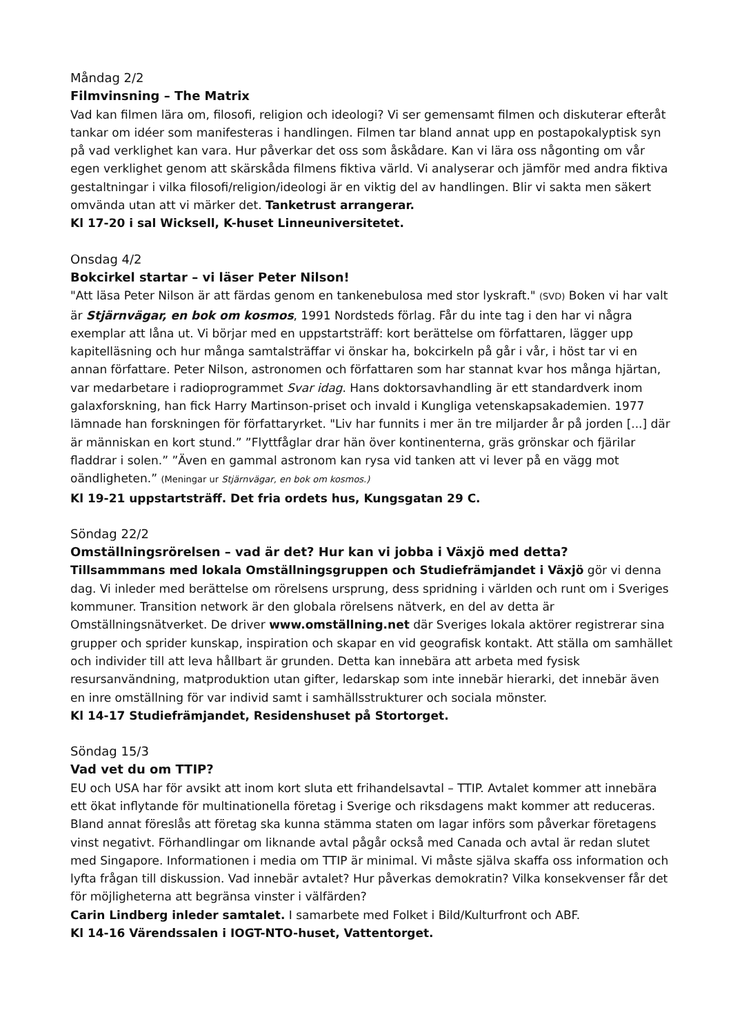Måndag 2/2
Filmvinsning – The Matrix
Vad kan filmen lära om, filosofi, religion och ideologi? Vi ser gemensamt filmen och diskuterar efteråt tankar om idéer som manifesteras i handlingen. Filmen tar bland annat upp en postapokalyptisk syn på vad verklighet kan vara. Hur påverkar det oss som åskådare. Kan vi lära oss någonting om vår egen verklighet genom att skärskåda filmens fiktiva värld. Vi analyserar och jämför med andra fiktiva gestaltningar i vilka filosofi/religion/ideologi är en viktig del av handlingen. Blir vi sakta men säkert omvända utan att vi märker det. Tanketrust arrangerar.
Kl 17-20 i sal Wicksell, K-huset Linneuniversitetet.
Onsdag 4/2
Bokcirkel startar – vi läser Peter Nilson!
"Att läsa Peter Nilson är att färdas genom en tankenebulosa med stor lyskraft." (SVD) Boken vi har valt är Stjärnvägar, en bok om kosmos, 1991 Nordsteds förlag. Får du inte tag i den har vi några exemplar att låna ut. Vi börjar med en uppstartsträff: kort berättelse om författaren, lägger upp kapitelläsning och hur många samtalsträffar vi önskar ha, bokcirkeln på går i vår, i höst tar vi en annan författare. Peter Nilson, astronomen och författaren som har stannat kvar hos många hjärtan, var medarbetare i radioprogrammet Svar idag. Hans doktorsavhandling är ett standardverk inom galaxforskning, han fick Harry Martinson-priset och invald i Kungliga vetenskapsakademien. 1977 lämnade han forskningen för författaryrket. "Liv har funnits i mer än tre miljarder år på jorden [...] där är människan en kort stund.” ”Flyttfåglar drar hän över kontinenterna, gräs grönskar och fjärilar fladdrar i solen.” ”Även en gammal astronom kan rysa vid tanken att vi lever på en vägg mot oändligheten.” (Meningar ur Stjärnvägar, en bok om kosmos.)
Kl 19-21 uppstartsträff. Det fria ordets hus, Kungsgatan 29 C.
Söndag 22/2
Omställningsrörelsen – vad är det? Hur kan vi jobba i Växjö med detta?
Tillsammmans med lokala Omställningsgruppen och Studiefrämjandet i Växjö gör vi denna dag. Vi inleder med berättelse om rörelsens ursprung, dess spridning i världen och runt om i Sveriges kommuner. Transition network är den globala rörelsens nätverk, en del av detta är Omställningsnätverket. De driver www.omställning.net där Sveriges lokala aktörer registrerar sina grupper och sprider kunskap, inspiration och skapar en vid geografisk kontakt. Att ställa om samhället och individer till att leva hållbart är grunden. Detta kan innebära att arbeta med fysisk resursanvändning, matproduktion utan gifter, ledarskap som inte innebär hierarki, det innebär även en inre omställning för var individ samt i samhällsstrukturer och sociala mönster.
Kl 14-17 Studiefrämjandet, Residenshuset på Stortorget.
Söndag 15/3
Vad vet du om TTIP?
EU och USA har för avsikt att inom kort sluta ett frihandelsavtal – TTIP. Avtalet kommer att innebära ett ökat inflytande för multinationella företag i Sverige och riksdagens makt kommer att reduceras. Bland annat föreslås att företag ska kunna stämma staten om lagar införs som påverkar företagens vinst negativt. Förhandlingar om liknande avtal pågår också med Canada och avtal är redan slutet med Singapore. Informationen i media om TTIP är minimal. Vi måste själva skaffa oss information och lyfta frågan till diskussion. Vad innebär avtalet? Hur påverkas demokratin? Vilka konsekvenser får det för möjligheterna att begränsa vinster i välfärden?
Carin Lindberg inleder samtalet. I samarbete med Folket i Bild/Kulturfront och ABF.
Kl 14-16 Värendssalen i IOGT-NTO-huset, Vattentorget.